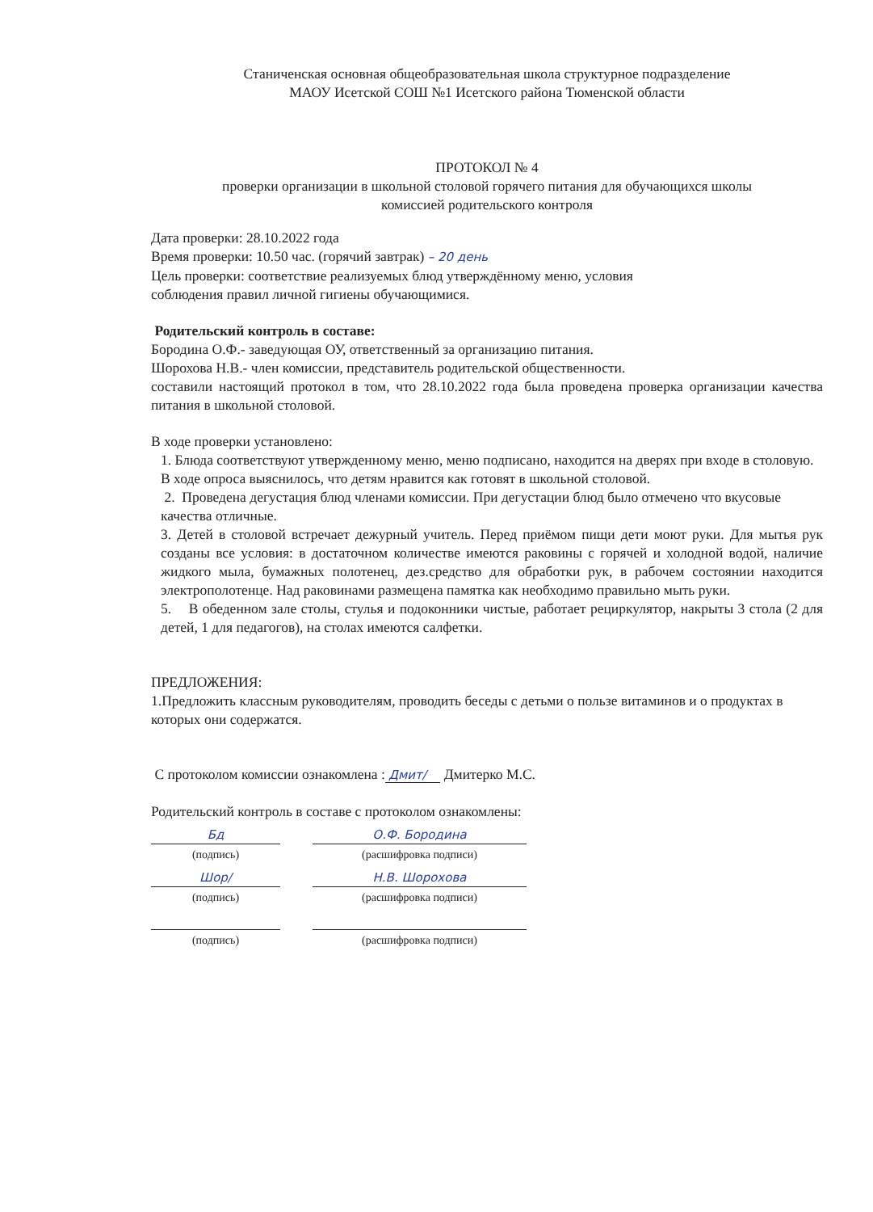Станиченская основная общеобразовательная школа структурное подразделение
МАОУ Исетской СОШ №1 Исетского района Тюменской области
ПРОТОКОЛ № 4
проверки организации в школьной столовой горячего питания для обучающихся школы
комиссией родительского контроля
Дата проверки: 28.10.2022 года
Время проверки: 10.50 час. (горячий завтрак) – 20 день
Цель проверки: соответствие реализуемых блюд утверждённому меню, условия
соблюдения правил личной гигиены обучающимися.
Родительский контроль в составе:
Бородина О.Ф.- заведующая ОУ, ответственный за организацию питания.
Шорохова Н.В.- член комиссии, представитель родительской общественности.
составили настоящий протокол в том, что 28.10.2022 года была проведена проверка организации качества питания в школьной столовой.
В ходе проверки установлено:
1. Блюда соответствуют утвержденному меню, меню подписано, находится на дверях при входе в столовую. В ходе опроса выяснилось, что детям нравится как готовят в школьной столовой.
2. Проведена дегустация блюд членами комиссии. При дегустации блюд было отмечено что вкусовые качества отличные.
3. Детей в столовой встречает дежурный учитель. Перед приёмом пищи дети моют руки. Для мытья рук созданы все условия: в достаточном количестве имеются раковины с горячей и холодной водой, наличие жидкого мыла, бумажных полотенец, дез.средство для обработки рук, в рабочем состоянии находится электрополотенце. Над раковинами размещена памятка как необходимо правильно мыть руки.
5. В обеденном зале столы, стулья и подоконники чистые, работает рециркулятор, накрыты 3 стола (2 для детей, 1 для педагогов), на столах имеются салфетки.
ПРЕДЛОЖЕНИЯ:
1.Предложить классным руководителям, проводить беседы с детьми о пользе витаминов и о продуктах в которых они содержатся.
С протоколом комиссии ознакомлена : Дмит/ Дмитерко М.С.
Родительский контроль в составе с протоколом ознакомлены:
Бд
(подпись)
О.Ф. Бородина
(расшифровка подписи)
Шор/
(подпись)
Н.В. Шорохова
(расшифровка подписи)
(подпись) (расшифровка подписи)